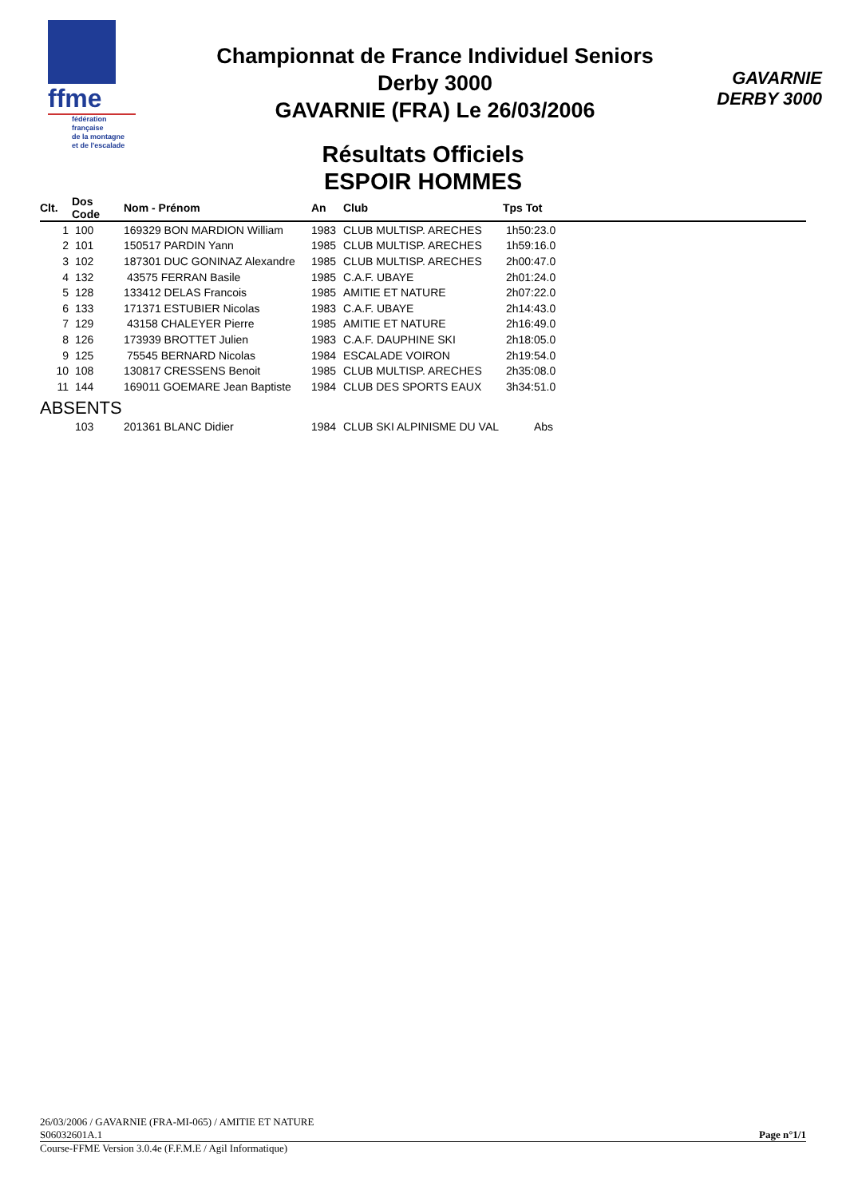ffme
fédération
française
de la montagne
et de l'escalade
Championnat de France Individuel Seniors
Derby 3000
GAVARNIE (FRA) Le 26/03/2006
GAVARNIE
DERBY 3000
Résultats Officiels
ESPOIR HOMMES
| Clt. | Dos Code | Nom - Prénom | An | Club | Tps Tot |
| --- | --- | --- | --- | --- | --- |
| 1 | 100 | 169329 BON MARDION William | 1983 | CLUB MULTISP. ARECHES | 1h50:23.0 |
| 2 | 101 | 150517 PARDIN Yann | 1985 | CLUB MULTISP. ARECHES | 1h59:16.0 |
| 3 | 102 | 187301 DUC GONINAZ Alexandre | 1985 | CLUB MULTISP. ARECHES | 2h00:47.0 |
| 4 | 132 | 43575 FERRAN Basile | 1985 | C.A.F. UBAYE | 2h01:24.0 |
| 5 | 128 | 133412 DELAS Francois | 1985 | AMITIE ET NATURE | 2h07:22.0 |
| 6 | 133 | 171371 ESTUBIER Nicolas | 1983 | C.A.F. UBAYE | 2h14:43.0 |
| 7 | 129 | 43158 CHALEYER Pierre | 1985 | AMITIE ET NATURE | 2h16:49.0 |
| 8 | 126 | 173939 BROTTET Julien | 1983 | C.A.F. DAUPHINE SKI | 2h18:05.0 |
| 9 | 125 | 75545 BERNARD Nicolas | 1984 | ESCALADE VOIRON | 2h19:54.0 |
| 10 | 108 | 130817 CRESSENS Benoit | 1985 | CLUB MULTISP. ARECHES | 2h35:08.0 |
| 11 | 144 | 169011 GOEMARE Jean Baptiste | 1984 | CLUB DES SPORTS EAUX | 3h34:51.0 |
| ABSENTS | | | | | |
| | 103 | 201361 BLANC Didier | 1984 | CLUB SKI ALPINISME DU VAL | Abs |
26/03/2006 / GAVARNIE (FRA-MI-065) / AMITIE ET NATURE
S06032601A.1 Page n°1/1
Course-FFME Version 3.0.4e (F.F.M.E / Agil Informatique)